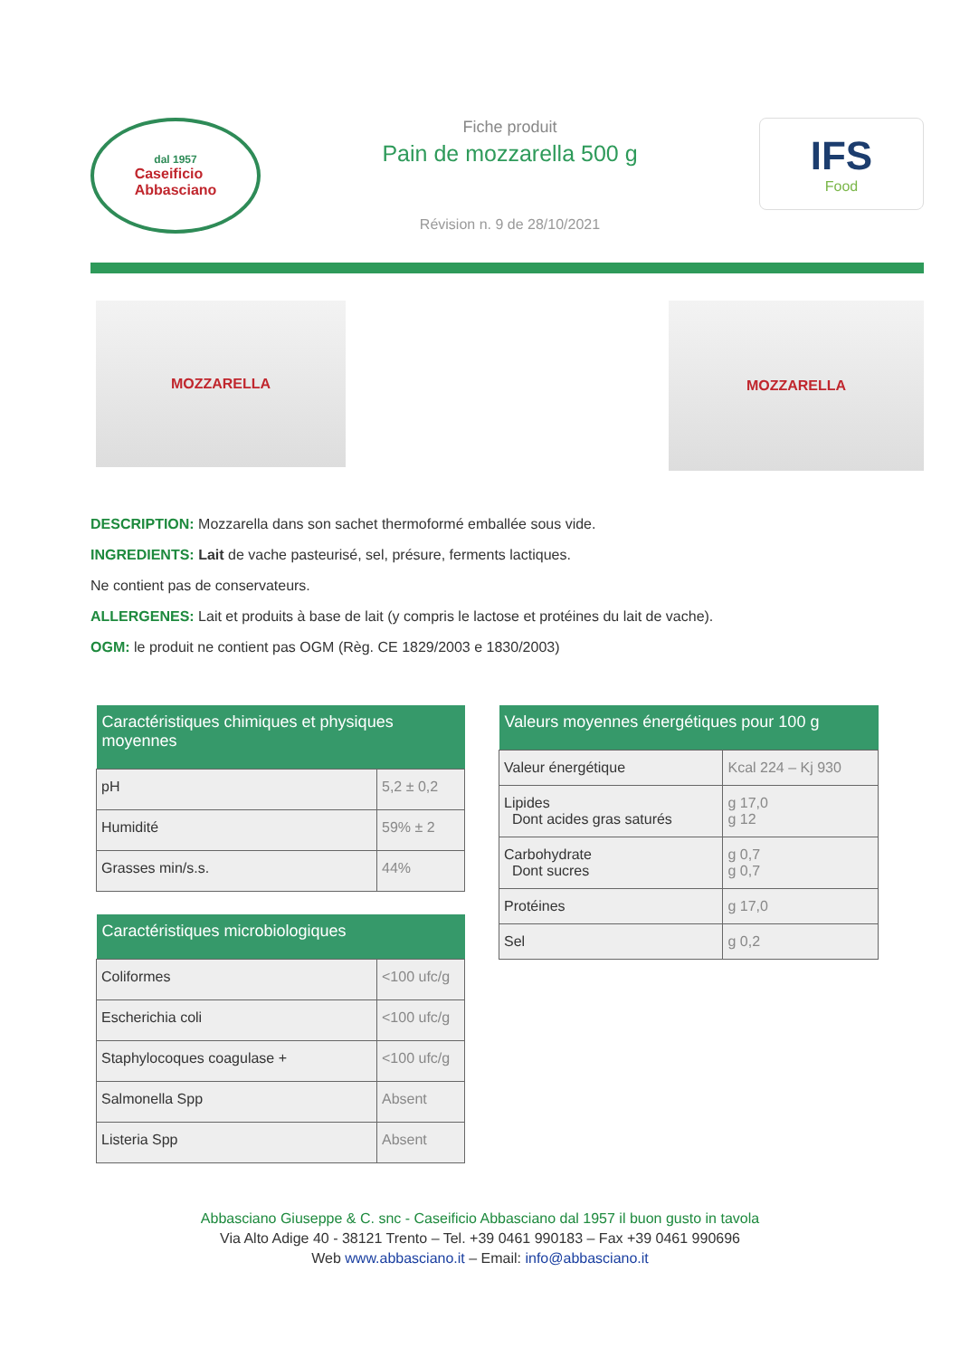dal 1957
Caseificio
Abbasciano
Fiche produit
Pain de mozzarella 500 g
Révision n. 9 de 28/10/2021
IFS
Food
MOZZARELLA
MOZZARELLA
DESCRIPTION: Mozzarella dans son sachet thermoformé emballée sous vide.
INGREDIENTS: Lait de vache pasteurisé, sel, présure, ferments lactiques.
Ne contient pas de conservateurs.
ALLERGENES: Lait et produits à base de lait (y compris le lactose et protéines du lait de vache).
OGM: le produit ne contient pas OGM (Règ. CE 1829/2003 e 1830/2003)
| Caractéristiques chimiques et physiques moyennes | |
| --- | --- |
| pH | 5,2 ± 0,2 |
| Humidité | 59% ± 2 |
| Grasses min/s.s. | 44% |
| Caractéristiques microbiologiques | |
| --- | --- |
| Coliformes | <100 ufc/g |
| Escherichia coli | <100 ufc/g |
| Staphylocoques coagulase + | <100 ufc/g |
| Salmonella Spp | Absent |
| Listeria Spp | Absent |
| Valeurs moyennes énergétiques pour 100 g | |
| --- | --- |
| Valeur énergétique | Kcal 224 – Kj 930 |
| Lipides Dont acides gras saturés | g 17,0 g 12 |
| Carbohydrate Dont sucres | g 0,7 g 0,7 |
| Protéines | g 17,0 |
| Sel | g 0,2 |
Abbasciano Giuseppe & C. snc - Caseificio Abbasciano dal 1957 il buon gusto in tavola
Via Alto Adige 40 - 38121 Trento – Tel. +39 0461 990183 – Fax +39 0461 990696
Web www.abbasciano.it – Email: info@abbasciano.it